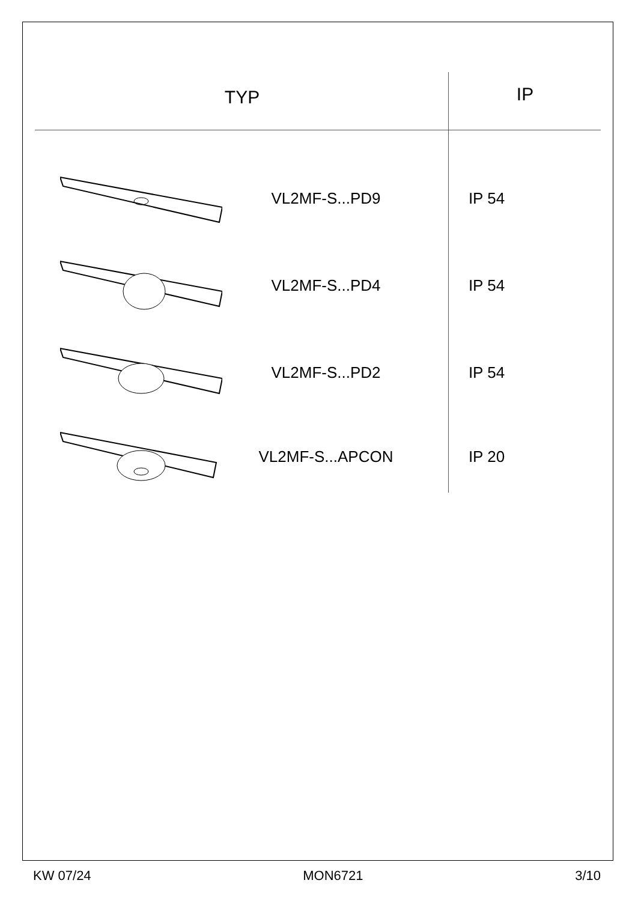TYP
IP
VL2MF-S...PD9 IP 54
VL2MF-S...PD4 IP 54
VL2MF-S...PD2 IP 54
VL2MF-S...APCON IP 20
KW 07/24 MON6721 3/10